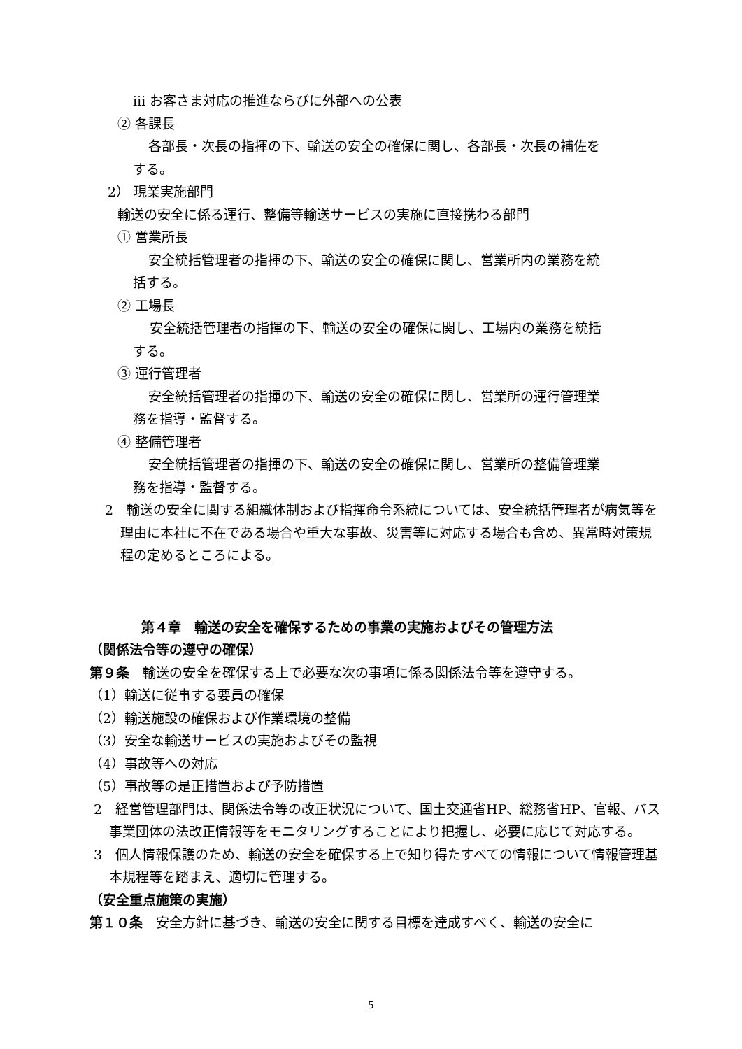ⅲ お客さま対応の推進ならびに外部への公表
② 各課長
各部長・次長の指揮の下、輸送の安全の確保に関し、各部長・次長の補佐を
する。
2） 現業実施部門
輸送の安全に係る運行、整備等輸送サービスの実施に直接携わる部門
① 営業所長
安全統括管理者の指揮の下、輸送の安全の確保に関し、営業所内の業務を統
括する。
② 工場長
安全統括管理者の指揮の下、輸送の安全の確保に関し、工場内の業務を統括
する。
③ 運行管理者
安全統括管理者の指揮の下、輸送の安全の確保に関し、営業所の運行管理業
務を指導・監督する。
④ 整備管理者
安全統括管理者の指揮の下、輸送の安全の確保に関し、営業所の整備管理業
務を指導・監督する。
2　輸送の安全に関する組織体制および指揮命令系統については、安全統括管理者が病気等を理由に本社に不在である場合や重大な事故、災害等に対応する場合も含め、異常時対策規程の定めるところによる。
第４章　輸送の安全を確保するための事業の実施およびその管理方法
（関係法令等の遵守の確保）
第９条　輸送の安全を確保する上で必要な次の事項に係る関係法令等を遵守する。
（1）輸送に従事する要員の確保
（2）輸送施設の確保および作業環境の整備
（3）安全な輸送サービスの実施およびその監視
（4）事故等への対応
（5）事故等の是正措置および予防措置
2　経営管理部門は、関係法令等の改正状況について、国土交通省HP、総務省HP、官報、バス事業団体の法改正情報等をモニタリングすることにより把握し、必要に応じて対応する。
3　個人情報保護のため、輸送の安全を確保する上で知り得たすべての情報について情報管理基本規程等を踏まえ、適切に管理する。
（安全重点施策の実施）
第１０条　安全方針に基づき、輸送の安全に関する目標を達成すべく、輸送の安全に
5